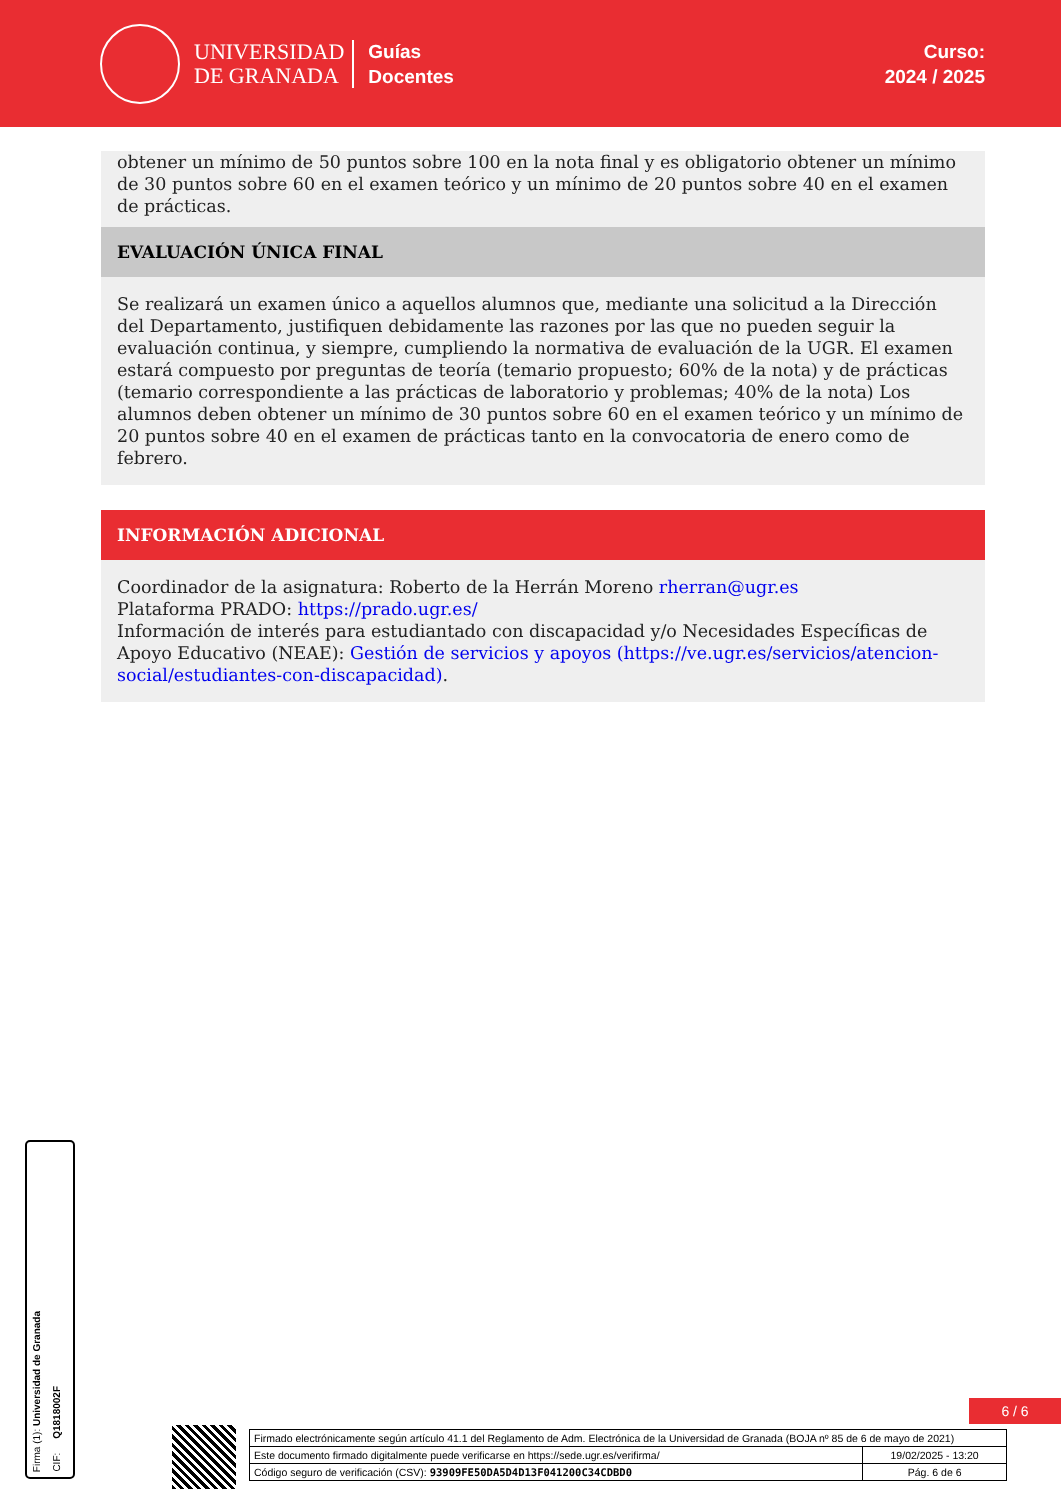UNIVERSIDAD
DE GRANADA
Guías
Docentes
Curso:
2024 / 2025
obtener un mínimo de 50 puntos sobre 100 en la nota final y es obligatorio obtener un mínimo de 30 puntos sobre 60 en el examen teórico y un mínimo de 20 puntos sobre 40 en el examen de prácticas.
EVALUACIÓN ÚNICA FINAL
Se realizará un examen único a aquellos alumnos que, mediante una solicitud a la Dirección del Departamento, justifiquen debidamente las razones por las que no pueden seguir la evaluación continua, y siempre, cumpliendo la normativa de evaluación de la UGR. El examen estará compuesto por preguntas de teoría (temario propuesto; 60% de la nota) y de prácticas (temario correspondiente a las prácticas de laboratorio y problemas; 40% de la nota) Los alumnos deben obtener un mínimo de 30 puntos sobre 60 en el examen teórico y un mínimo de 20 puntos sobre 40 en el examen de prácticas tanto en la convocatoria de enero como de febrero.
INFORMACIÓN ADICIONAL
Coordinador de la asignatura: Roberto de la Herrán Moreno rherran@ugr.es
Plataforma PRADO: https://prado.ugr.es/
Información de interés para estudiantado con discapacidad y/o Necesidades Específicas de Apoyo Educativo (NEAE): Gestión de servicios y apoyos (https://ve.ugr.es/servicios/atencion-social/estudiantes-con-discapacidad).
Firma (1): Universidad de Granada
CIF: Q1818002F
6 / 6
| Firmado electrónicamente según artículo 41.1 del Reglamento de Adm. Electrónica de la Universidad de Granada (BOJA nº 85 de 6 de mayo de 2021) | |
| Este documento firmado digitalmente puede verificarse en https://sede.ugr.es/verifirma/ | 19/02/2025 - 13:20 |
| Código seguro de verificación (CSV): 93909FE50DA5D4D13F041200C34CDBD0 | Pág. 6 de 6 |